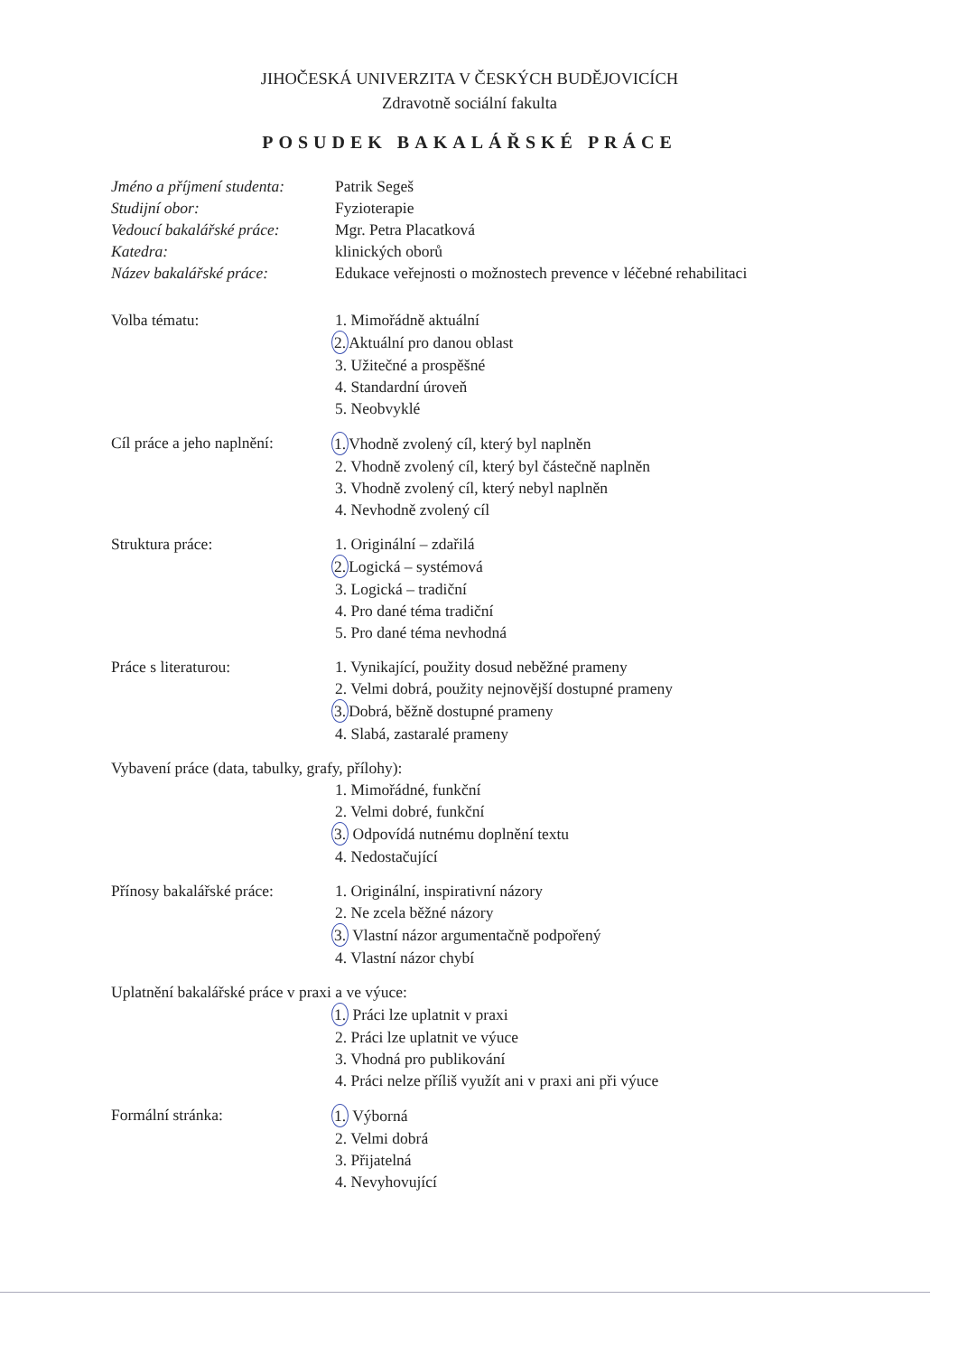JIHOČESKÁ UNIVERZITA V ČESKÝCH BUDĚJOVICÍCH
Zdravotně sociální fakulta
POSUDEK BAKALÁŘSKÉ PRÁCE
Jméno a příjmení studenta:
Patrik Segeš
Studijní obor: Fyzioterapie
Vedoucí bakalářské práce:
Mgr. Petra Placatková
Katedra: klinických oborů
Název bakalářské práce: Edukace veřejnosti o možnostech prevence v léčebné rehabilitaci
Volba tématu: 1. Mimořádně aktuální
2. Aktuální pro danou oblast
3. Užitečné a prospěšné
4. Standardní úroveň
5. Neobvyklé
Cíl práce a jeho naplnění:
1. Vhodně zvolený cíl, který byl naplněn
2. Vhodně zvolený cíl, který byl částečně naplněn
3. Vhodně zvolený cíl, který nebyl naplněn
4. Nevhodně zvolený cíl
Struktura práce: 1. Originální – zdařilá
2. Logická – systémová
3. Logická – tradiční
4. Pro dané téma tradiční
5. Pro dané téma nevhodná
Práce s literaturou: 1. Vynikající, použity dosud neběžné prameny
2. Velmi dobrá, použity nejnovější dostupné prameny
3. Dobrá, běžně dostupné prameny
4. Slabá, zastaralé prameny
Vybavení práce (data, tabulky, grafy, přílohy):
1. Mimořádné, funkční
2. Velmi dobré, funkční
3. Odpovídá nutnému doplnění textu
4. Nedostačující
Přínosy bakalářské práce:
1. Originální, inspirativní názory
2. Ne zcela běžné názory
3. Vlastní názor argumentačně podpořený
4. Vlastní názor chybí
Uplatnění bakalářské práce v praxi a ve výuce:
1. Práci lze uplatnit v praxi
2. Práci lze uplatnit ve výuce
3. Vhodná pro publikování
4. Práci nelze příliš využít ani v praxi ani při výuce
Formální stránka: 1. Výborná
2. Velmi dobrá
3. Přijatelná
4. Nevyhovující